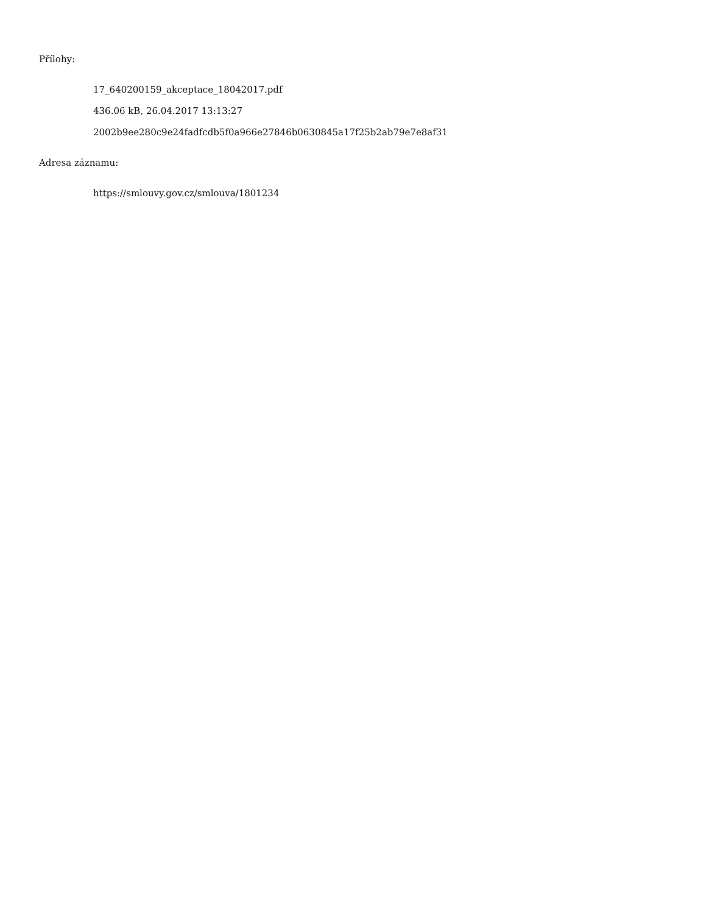Přílohy:
17_640200159_akceptace_18042017.pdf
436.06 kB, 26.04.2017 13:13:27
2002b9ee280c9e24fadfcdb5f0a966e27846b0630845a17f25b2ab79e7e8af31
Adresa záznamu:
https://smlouvy.gov.cz/smlouva/1801234